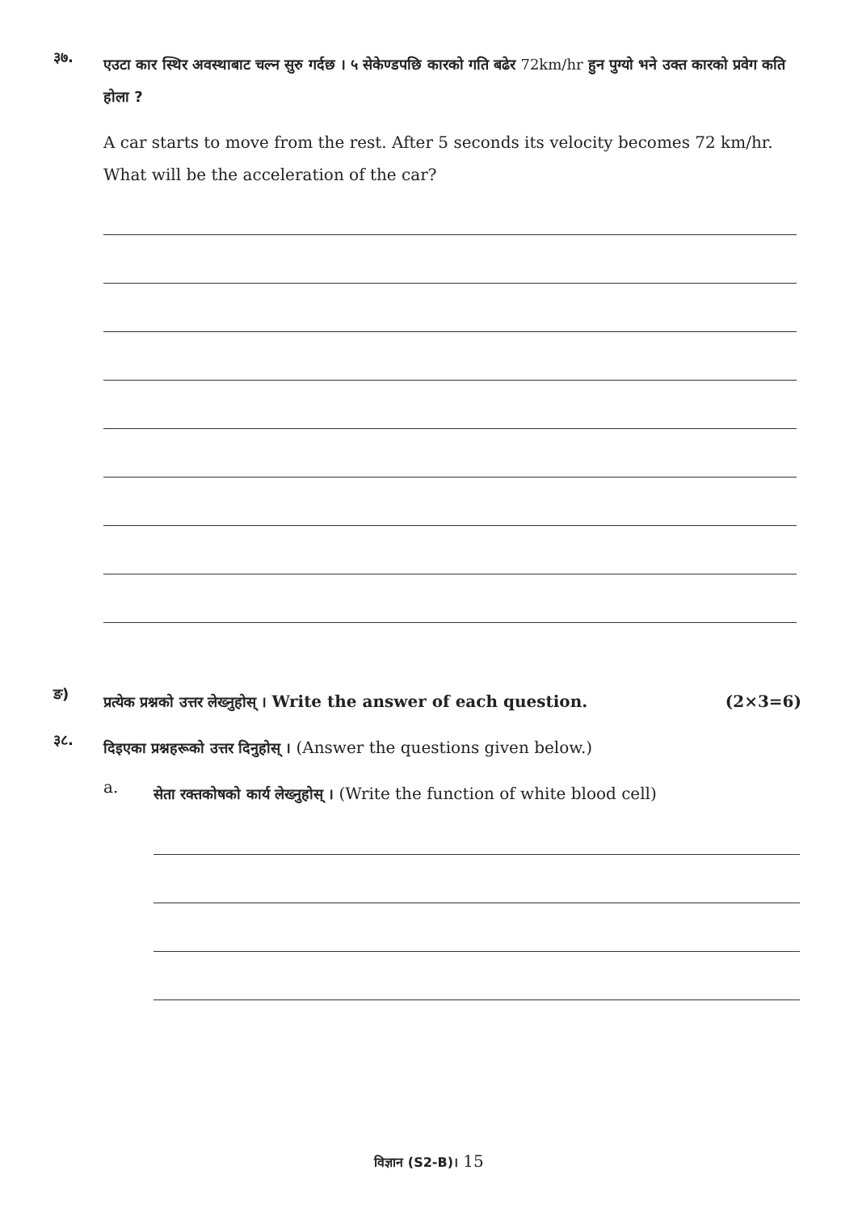३७.
एउटा कार स्थिर अवस्थाबाट चल्न सुरु गर्दछ । ५ सेकेण्डपछि कारको गति बढेर 72km/hr हुन पुग्यो भने उक्त कारको प्रवेग कति होला ?
A car starts to move from the rest. After 5 seconds its velocity becomes 72 km/hr. What will be the acceleration of the car?
ङ)
प्रत्येक प्रश्नको उत्तर लेख्नुहोस् । Write the answer of each question.
(2×3=6)
३८.
दिइएका प्रश्नहरूको उत्तर दिनुहोस् । (Answer the questions given below.)
a.
सेता रक्तकोषको कार्य लेख्नुहोस् । (Write the function of white blood cell)
विज्ञान (S2-B)। 15